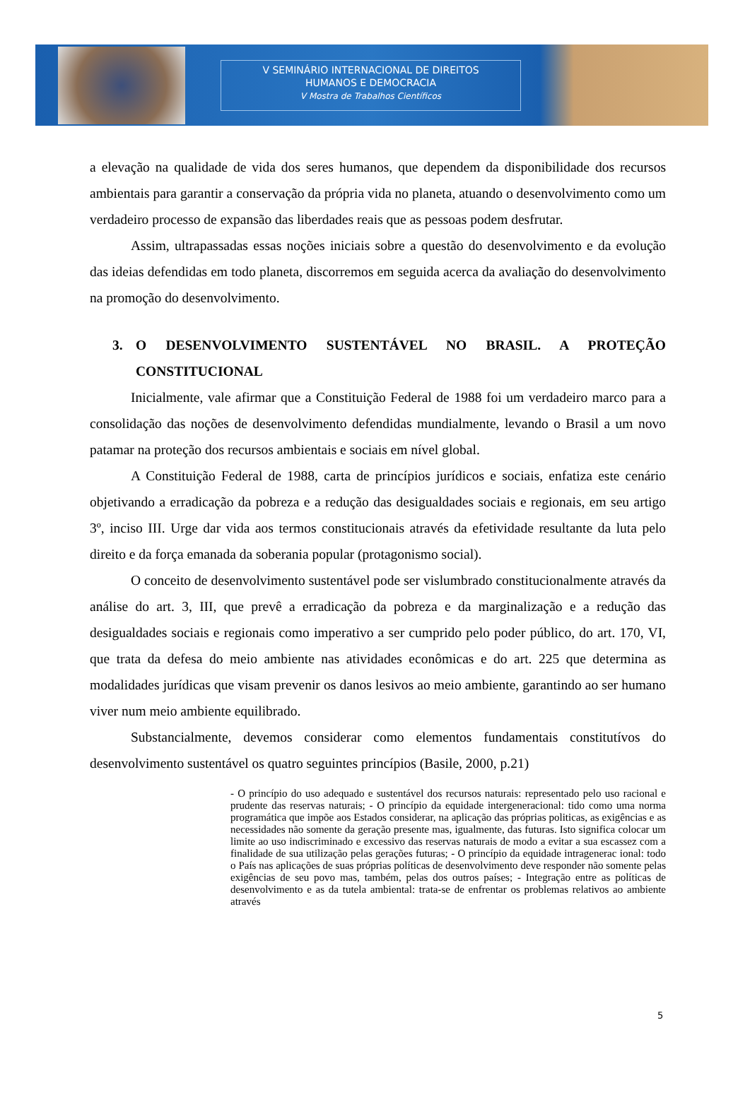V SEMINÁRIO INTERNACIONAL DE DIREITOS
HUMANOS E DEMOCRACIA
V Mostra de Trabalhos Científicos
a elevação na qualidade de vida dos seres humanos, que dependem da disponibilidade dos recursos ambientais para garantir a conservação da própria vida no planeta, atuando o desenvolvimento como um verdadeiro processo de expansão das liberdades reais que as pessoas podem desfrutar.
Assim, ultrapassadas essas noções iniciais sobre a questão do desenvolvimento e da evolução das ideias defendidas em todo planeta, discorremos em seguida acerca da avaliação do desenvolvimento na promoção do desenvolvimento.
3. O DESENVOLVIMENTO SUSTENTÁVEL NO BRASIL. A PROTEÇÃO CONSTITUCIONAL
Inicialmente, vale afirmar que a Constituição Federal de 1988 foi um verdadeiro marco para a consolidação das noções de desenvolvimento defendidas mundialmente, levando o Brasil a um novo patamar na proteção dos recursos ambientais e sociais em nível global.
A Constituição Federal de 1988, carta de princípios jurídicos e sociais, enfatiza este cenário objetivando a erradicação da pobreza e a redução das desigualdades sociais e regionais, em seu artigo 3º, inciso III. Urge dar vida aos termos constitucionais através da efetividade resultante da luta pelo direito e da força emanada da soberania popular (protagonismo social).
O conceito de desenvolvimento sustentável pode ser vislumbrado constitucionalmente através da análise do art. 3, III, que prevê a erradicação da pobreza e da marginalização e a redução das desigualdades sociais e regionais como imperativo a ser cumprido pelo poder público, do art. 170, VI, que trata da defesa do meio ambiente nas atividades econômicas e do art. 225 que determina as modalidades jurídicas que visam prevenir os danos lesivos ao meio ambiente, garantindo ao ser humano viver num meio ambiente equilibrado.
Substancialmente, devemos considerar como elementos fundamentais constitutívos do desenvolvimento sustentável os quatro seguintes princípios (Basile, 2000, p.21)
- O princípio do uso adequado e sustentável dos recursos naturais: representado pelo uso racional e prudente das reservas naturais; - O princípio da equidade intergeneracional: tido como uma norma programática que impõe aos Estados considerar, na aplicação das próprias politicas, as exigências e as necessidades não somente da geração presente mas, igualmente, das futuras. Isto significa colocar um limite ao uso indiscriminado e excessivo das reservas naturais de modo a evitar a sua escassez com a finalidade de sua utilização pelas gerações futuras; - O princípio da equidade intragenerac ional: todo o País nas aplicações de suas próprias políticas de desenvolvimento deve responder não somente pelas exigências de seu povo mas, também, pelas dos outros países; - Integração entre as políticas de desenvolvimento e as da tutela ambiental: trata-se de enfrentar os problemas relativos ao ambiente através
5